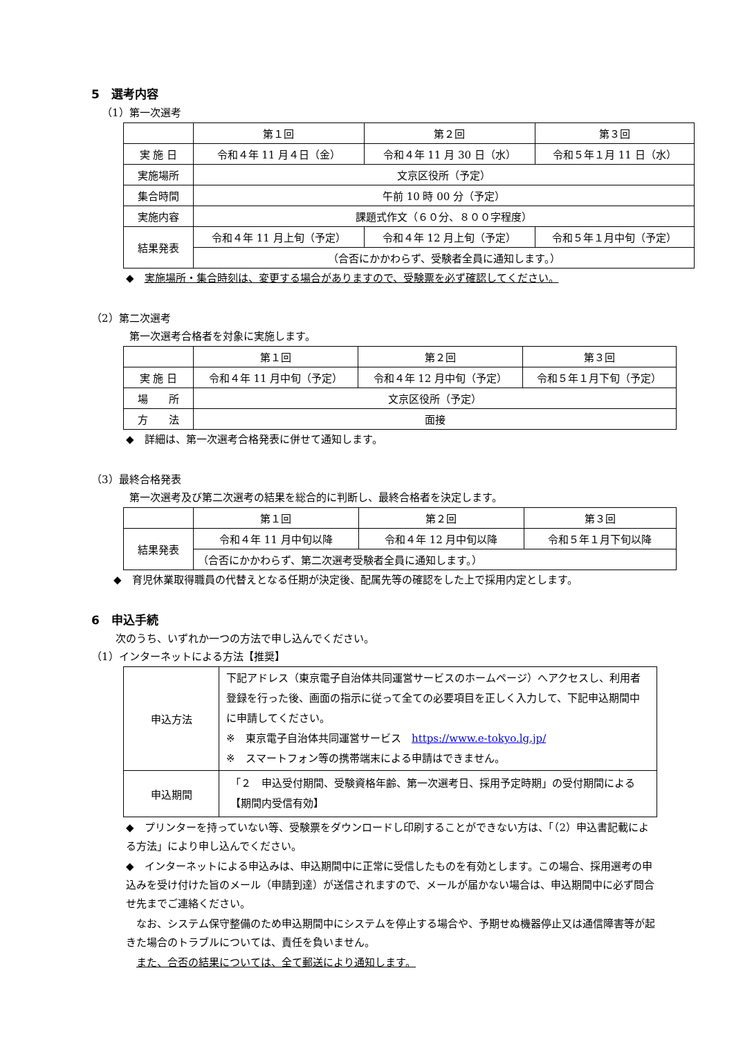5　選考内容
（1）第一次選考
| | 第１回 | 第２回 | 第３回 |
| 実 施 日 | 令和４年 11 月４日（金） | 令和４年 11 月 30 日（水） | 令和５年１月 11 日（水） |
| 実施場所 | 文京区役所（予定） | | |
| 集合時間 | 午前 10 時 00 分（予定） | | |
| 実施内容 | 課題式作文（６０分、８００字程度） | | |
| 結果発表 | 令和４年 11 月上旬（予定） | 令和４年 12 月上旬（予定） | 令和５年１月中旬（予定） |
| | （合否にかかわらず、受験者全員に通知します。） | | |
◆　実施場所・集合時刻は、変更する場合がありますので、受験票を必ず確認してください。
（2）第二次選考
第一次選考合格者を対象に実施します。
| | 第１回 | 第２回 | 第３回 |
| 実 施 日 | 令和４年 11 月中旬（予定） | 令和４年 12 月中旬（予定） | 令和５年１月下旬（予定） |
| 場 所 | 文京区役所（予定） | | |
| 方 法 | 面接 | | |
◆　詳細は、第一次選考合格発表に併せて通知します。
（3）最終合格発表
第一次選考及び第二次選考の結果を総合的に判断し、最終合格者を決定します。
| | 第１回 | 第２回 | 第３回 |
| 結果発表 | 令和４年 11 月中旬以降 | 令和４年 12 月中旬以降 | 令和５年１月下旬以降 |
| | （合否にかかわらず、第二次選考受験者全員に通知します。） | | |
◆　育児休業取得職員の代替えとなる任期が決定後、配属先等の確認をした上で採用内定とします。
6　申込手続
次のうち、いずれか一つの方法で申し込んでください。
（1）インターネットによる方法【推奨】
| 申込方法 | 下記アドレス（東京電子自治体共同運営サービスのホームページ）へアクセスし、利用者登録を行った後、画面の指示に従って全ての必要項目を正しく入力して、下記申込期間中に申請してください。 ※ 東京電子自治体共同運営サービス https://www.e-tokyo.lg.jp/ ※ スマートフォン等の携帯端末による申請はできません。 |
| 申込期間 | 「２ 申込受付期間、受験資格年齢、第一次選考日、採用予定時期」の受付期間による【期間内受信有効】 |
◆　プリンターを持っていない等、受験票をダウンロードし印刷することができない方は、「（2）申込書記載による方法」により申し込んでください。
◆　インターネットによる申込みは、申込期間中に正常に受信したものを有効とします。この場合、採用選考の申込みを受け付けた旨のメール（申請到達）が送信されますので、メールが届かない場合は、申込期間中に必ず問合せ先までご連絡ください。
　なお、システム保守整備のため申込期間中にシステムを停止する場合や、予期せぬ機器停止又は通信障害等が起きた場合のトラブルについては、責任を負いません。
　また、合否の結果については、全て郵送により通知します。